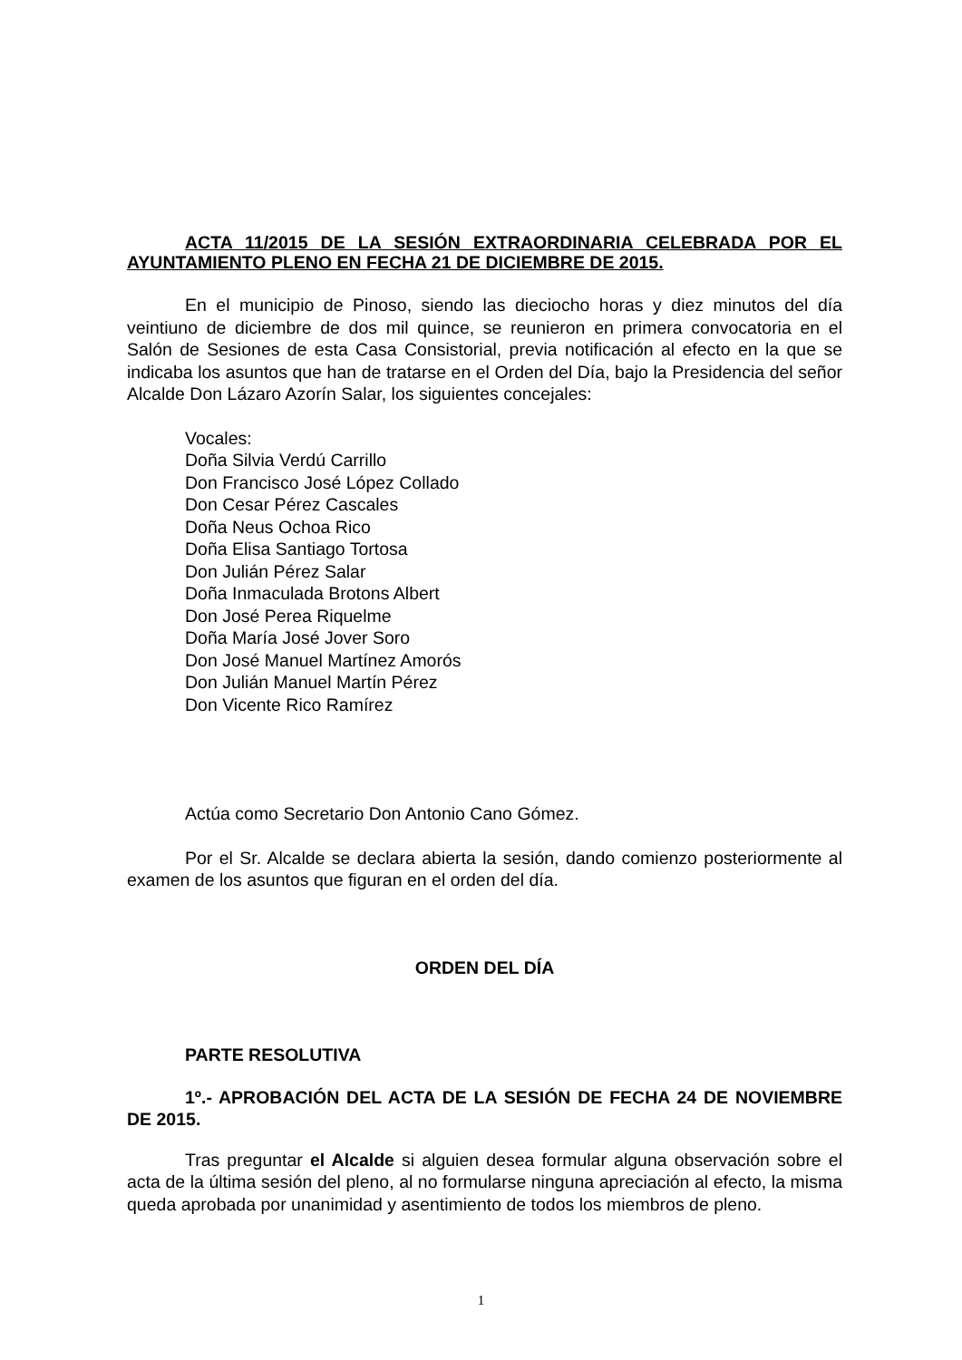ACTA 11/2015 DE LA SESIÓN EXTRAORDINARIA CELEBRADA POR EL AYUNTAMIENTO PLENO EN FECHA 21 DE DICIEMBRE DE 2015.
En el municipio de Pinoso, siendo las dieciocho horas y diez minutos del día veintiuno de diciembre de dos mil quince, se reunieron en primera convocatoria en el Salón de Sesiones de esta Casa Consistorial, previa notificación al efecto en la que se indicaba los asuntos que han de tratarse en el Orden del Día, bajo la Presidencia del señor Alcalde Don Lázaro Azorín Salar, los siguientes concejales:
Vocales:
Doña Silvia Verdú Carrillo
Don Francisco José López Collado
Don Cesar Pérez Cascales
Doña Neus Ochoa Rico
Doña Elisa Santiago Tortosa
Don Julián Pérez Salar
Doña Inmaculada Brotons Albert
Don José Perea Riquelme
Doña María José Jover Soro
Don José Manuel Martínez Amorós
Don Julián Manuel Martín Pérez
Don Vicente Rico Ramírez
Actúa como Secretario Don Antonio Cano Gómez.
Por el Sr. Alcalde se declara abierta la sesión, dando comienzo posteriormente al examen de los asuntos que figuran en el orden del día.
ORDEN DEL DÍA
PARTE RESOLUTIVA
1º.- APROBACIÓN DEL ACTA DE LA SESIÓN DE FECHA 24 DE NOVIEMBRE DE 2015.
Tras preguntar el Alcalde si alguien desea formular alguna observación sobre el acta de la última sesión del pleno, al no formularse ninguna apreciación al efecto, la misma queda aprobada por unanimidad y asentimiento de todos los miembros de pleno.
1